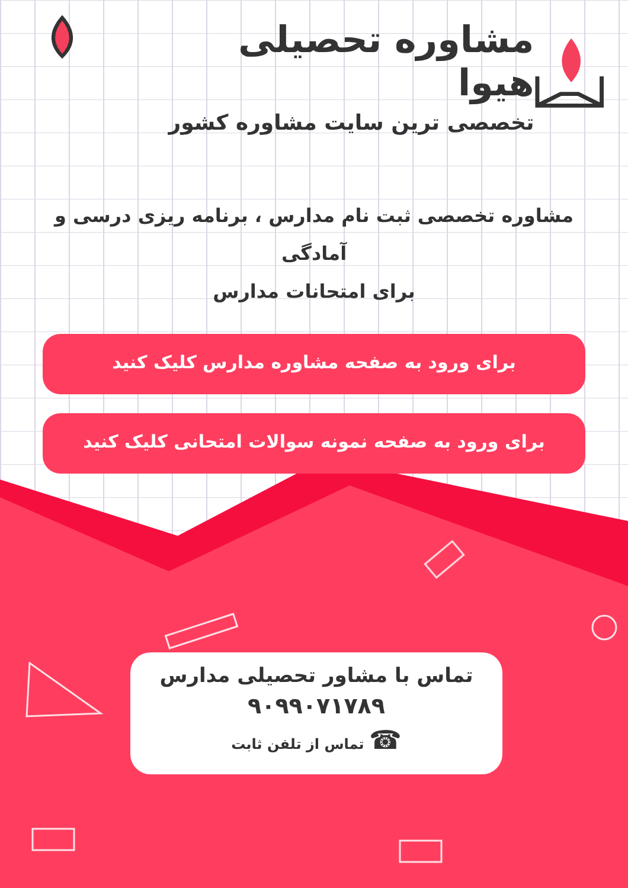مشاوره تحصیلی هیوا
تخصصی ترین سایت مشاوره کشور
مشاوره تخصصی ثبت نام مدارس ، برنامه ریزی درسی و آمادگی
برای امتحانات مدارس
برای ورود به صفحه مشاوره مدارس کلیک کنید
برای ورود به صفحه نمونه سوالات امتحانی کلیک کنید
تماس با مشاور تحصیلی مدارس
۹۰۹۹۰۷۱۷۸۹
☎ تماس از تلفن ثابت